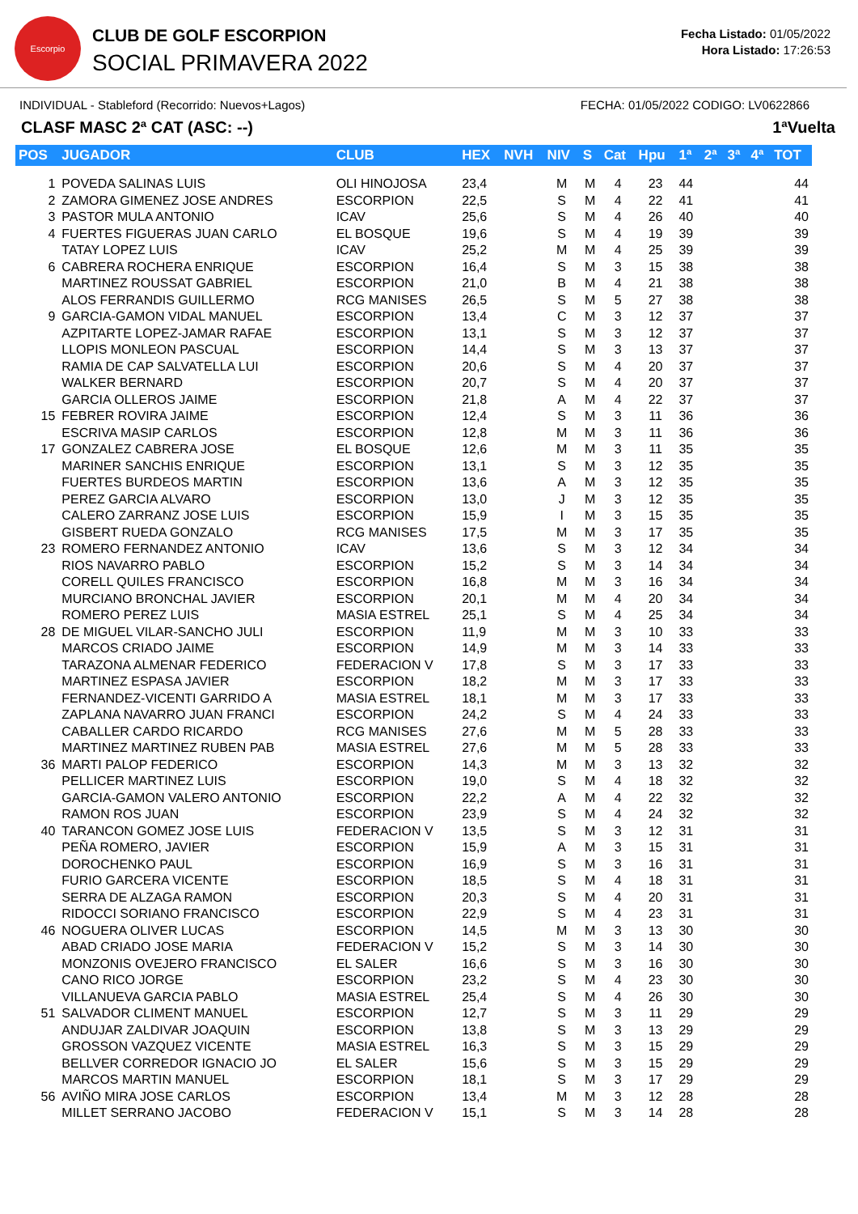Escorpio
CLUB DE GOLF ESCORPION
SOCIAL PRIMAVERA 2022
Fecha Listado: 01/05/2022
Hora Listado: 17:26:53
INDIVIDUAL - Stableford (Recorrido: Nuevos+Lagos) FECHA: 01/05/2022 CODIGO: LV0622866
CLASF MASC 2ª CAT (ASC: --) 1ªVuelta
| POS | JUGADOR | CLUB | HEX | NVH | NIV | S | Cat | Hpu | 1ª | 2ª | 3ª | 4ª | TOT |
| --- | --- | --- | --- | --- | --- | --- | --- | --- | --- | --- | --- | --- | --- |
| 1 | POVEDA SALINAS LUIS | OLI HINOJOSA | 23,4 | | M | M | 4 | 23 | 44 | | | | 44 |
| 2 | ZAMORA GIMENEZ JOSE ANDRES | ESCORPION | 22,5 | | S | M | 4 | 22 | 41 | | | | 41 |
| 3 | PASTOR MULA ANTONIO | ICAV | 25,6 | | S | M | 4 | 26 | 40 | | | | 40 |
| 4 | FUERTES FIGUERAS JUAN CARLO | EL BOSQUE | 19,6 | | S | M | 4 | 19 | 39 | | | | 39 |
| | TATAY LOPEZ LUIS | ICAV | 25,2 | | M | M | 4 | 25 | 39 | | | | 39 |
| 6 | CABRERA ROCHERA ENRIQUE | ESCORPION | 16,4 | | S | M | 3 | 15 | 38 | | | | 38 |
| | MARTINEZ ROUSSAT GABRIEL | ESCORPION | 21,0 | | B | M | 4 | 21 | 38 | | | | 38 |
| | ALOS FERRANDIS GUILLERMO | RCG MANISES | 26,5 | | S | M | 5 | 27 | 38 | | | | 38 |
| 9 | GARCIA-GAMON VIDAL MANUEL | ESCORPION | 13,4 | | C | M | 3 | 12 | 37 | | | | 37 |
| | AZPITARTE LOPEZ-JAMAR RAFAE | ESCORPION | 13,1 | | S | M | 3 | 12 | 37 | | | | 37 |
| | LLOPIS MONLEON PASCUAL | ESCORPION | 14,4 | | S | M | 3 | 13 | 37 | | | | 37 |
| | RAMIA DE CAP SALVATELLA LUI | ESCORPION | 20,6 | | S | M | 4 | 20 | 37 | | | | 37 |
| | WALKER BERNARD | ESCORPION | 20,7 | | S | M | 4 | 20 | 37 | | | | 37 |
| | GARCIA OLLEROS JAIME | ESCORPION | 21,8 | | A | M | 4 | 22 | 37 | | | | 37 |
| 15 | FEBRER ROVIRA JAIME | ESCORPION | 12,4 | | S | M | 3 | 11 | 36 | | | | 36 |
| | ESCRIVA MASIP CARLOS | ESCORPION | 12,8 | | M | M | 3 | 11 | 36 | | | | 36 |
| 17 | GONZALEZ CABRERA JOSE | EL BOSQUE | 12,6 | | M | M | 3 | 11 | 35 | | | | 35 |
| | MARINER SANCHIS ENRIQUE | ESCORPION | 13,1 | | S | M | 3 | 12 | 35 | | | | 35 |
| | FUERTES BURDEOS MARTIN | ESCORPION | 13,6 | | A | M | 3 | 12 | 35 | | | | 35 |
| | PEREZ GARCIA ALVARO | ESCORPION | 13,0 | | J | M | 3 | 12 | 35 | | | | 35 |
| | CALERO ZARRANZ JOSE LUIS | ESCORPION | 15,9 | | I | M | 3 | 15 | 35 | | | | 35 |
| | GISBERT RUEDA GONZALO | RCG MANISES | 17,5 | | M | M | 3 | 17 | 35 | | | | 35 |
| 23 | ROMERO FERNANDEZ ANTONIO | ICAV | 13,6 | | S | M | 3 | 12 | 34 | | | | 34 |
| | RIOS NAVARRO PABLO | ESCORPION | 15,2 | | S | M | 3 | 14 | 34 | | | | 34 |
| | CORELL QUILES FRANCISCO | ESCORPION | 16,8 | | M | M | 3 | 16 | 34 | | | | 34 |
| | MURCIANO BRONCHAL JAVIER | ESCORPION | 20,1 | | M | M | 4 | 20 | 34 | | | | 34 |
| | ROMERO PEREZ LUIS | MASIA ESTREL | 25,1 | | S | M | 4 | 25 | 34 | | | | 34 |
| 28 | DE MIGUEL VILAR-SANCHO JULI | ESCORPION | 11,9 | | M | M | 3 | 10 | 33 | | | | 33 |
| | MARCOS CRIADO JAIME | ESCORPION | 14,9 | | M | M | 3 | 14 | 33 | | | | 33 |
| | TARAZONA ALMENAR FEDERICO | FEDERACION V | 17,8 | | S | M | 3 | 17 | 33 | | | | 33 |
| | MARTINEZ ESPASA JAVIER | ESCORPION | 18,2 | | M | M | 3 | 17 | 33 | | | | 33 |
| | FERNANDEZ-VICENTI GARRIDO A | MASIA ESTREL | 18,1 | | M | M | 3 | 17 | 33 | | | | 33 |
| | ZAPLANA NAVARRO JUAN FRANCI | ESCORPION | 24,2 | | S | M | 4 | 24 | 33 | | | | 33 |
| | CABALLER CARDO RICARDO | RCG MANISES | 27,6 | | M | M | 5 | 28 | 33 | | | | 33 |
| | MARTINEZ MARTINEZ RUBEN PAB | MASIA ESTREL | 27,6 | | M | M | 5 | 28 | 33 | | | | 33 |
| 36 | MARTI PALOP FEDERICO | ESCORPION | 14,3 | | M | M | 3 | 13 | 32 | | | | 32 |
| | PELLICER MARTINEZ LUIS | ESCORPION | 19,0 | | S | M | 4 | 18 | 32 | | | | 32 |
| | GARCIA-GAMON VALERO ANTONIO | ESCORPION | 22,2 | | A | M | 4 | 22 | 32 | | | | 32 |
| | RAMON ROS JUAN | ESCORPION | 23,9 | | S | M | 4 | 24 | 32 | | | | 32 |
| 40 | TARANCON GOMEZ JOSE LUIS | FEDERACION V | 13,5 | | S | M | 3 | 12 | 31 | | | | 31 |
| | PEÑA ROMERO, JAVIER | ESCORPION | 15,9 | | A | M | 3 | 15 | 31 | | | | 31 |
| | DOROCHENKO PAUL | ESCORPION | 16,9 | | S | M | 3 | 16 | 31 | | | | 31 |
| | FURIO GARCERA VICENTE | ESCORPION | 18,5 | | S | M | 4 | 18 | 31 | | | | 31 |
| | SERRA DE ALZAGA RAMON | ESCORPION | 20,3 | | S | M | 4 | 20 | 31 | | | | 31 |
| | RIDOCCI SORIANO FRANCISCO | ESCORPION | 22,9 | | S | M | 4 | 23 | 31 | | | | 31 |
| 46 | NOGUERA OLIVER LUCAS | ESCORPION | 14,5 | | M | M | 3 | 13 | 30 | | | | 30 |
| | ABAD CRIADO JOSE MARIA | FEDERACION V | 15,2 | | S | M | 3 | 14 | 30 | | | | 30 |
| | MONZONIS OVEJERO FRANCISCO | EL SALER | 16,6 | | S | M | 3 | 16 | 30 | | | | 30 |
| | CANO RICO JORGE | ESCORPION | 23,2 | | S | M | 4 | 23 | 30 | | | | 30 |
| | VILLANUEVA GARCIA PABLO | MASIA ESTREL | 25,4 | | S | M | 4 | 26 | 30 | | | | 30 |
| 51 | SALVADOR CLIMENT MANUEL | ESCORPION | 12,7 | | S | M | 3 | 11 | 29 | | | | 29 |
| | ANDUJAR ZALDIVAR JOAQUIN | ESCORPION | 13,8 | | S | M | 3 | 13 | 29 | | | | 29 |
| | GROSSON VAZQUEZ VICENTE | MASIA ESTREL | 16,3 | | S | M | 3 | 15 | 29 | | | | 29 |
| | BELLVER CORREDOR IGNACIO JO | EL SALER | 15,6 | | S | M | 3 | 15 | 29 | | | | 29 |
| | MARCOS MARTIN MANUEL | ESCORPION | 18,1 | | S | M | 3 | 17 | 29 | | | | 29 |
| 56 | AVIÑO MIRA JOSE CARLOS | ESCORPION | 13,4 | | M | M | 3 | 12 | 28 | | | | 28 |
| | MILLET SERRANO JACOBO | FEDERACION V | 15,1 | | S | M | 3 | 14 | 28 | | | | 28 |